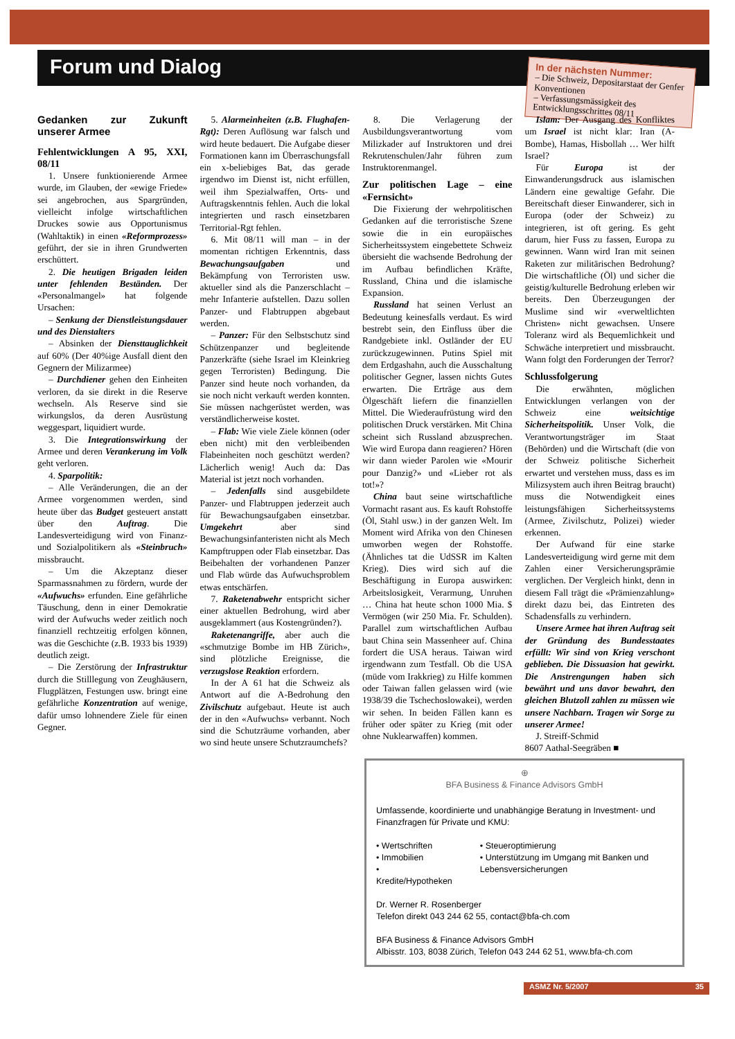Forum und Dialog
In der nächsten Nummer:
– Die Schweiz, Depositarstaat der Genfer Konventionen
– Verfassungsmässigkeit des Entwicklungsschrittes 08/11
Gedanken zur Zukunft unserer Armee
Fehlentwicklungen A 95, XXI, 08/11
1. Unsere funktionierende Armee wurde, im Glauben, der «ewige Friede» sei angebrochen, aus Spargründen, vielleicht infolge wirtschaftlichen Druckes sowie aus Opportunismus (Wahltaktik) in einen «Reformprozess» geführt, der sie in ihren Grundwerten erschüttert.
2. Die heutigen Brigaden leiden unter fehlenden Beständen. Der «Personalmangel» hat folgende Ursachen:
– Senkung der Dienstleistungsdauer und des Dienstalters
– Absinken der Diensttauglichkeit auf 60% (Der 40%ige Ausfall dient den Gegnern der Milizarmee)
– Durchdiener gehen den Einheiten verloren, da sie direkt in die Reserve wechseln. Als Reserve sind sie wirkungslos, da deren Ausrüstung weggespart, liquidiert wurde.
3. Die Integrationswirkung der Armee und deren Verankerung im Volk geht verloren.
4. Sparpolitik:
– Alle Veränderungen, die an der Armee vorgenommen werden, sind heute über das Budget gesteuert anstatt über den Auftrag. Die Landesverteidigung wird von Finanz- und Sozialpolitikern als «Steinbruch» missbraucht.
– Um die Akzeptanz dieser Sparmassnahmen zu fördern, wurde der «Aufwuchs» erfunden. Eine gefährliche Täuschung, denn in einer Demokratie wird der Aufwuchs weder zeitlich noch finanziell rechtzeitig erfolgen können, was die Geschichte (z.B. 1933 bis 1939) deutlich zeigt.
– Die Zerstörung der Infrastruktur durch die Stilllegung von Zeughäusern, Flugplätzen, Festungen usw. bringt eine gefährliche Konzentration auf wenige, dafür umso lohnendere Ziele für einen Gegner.
5. Alarmeinheiten (z.B. Flughafen-Rgt): Deren Auflösung war falsch und wird heute bedauert. Die Aufgabe dieser Formationen kann im Überraschungsfall ein x-beliebiges Bat, das gerade irgendwo im Dienst ist, nicht erfüllen, weil ihm Spezialwaffen, Orts- und Auftragskenntnis fehlen. Auch die lokal integrierten und rasch einsetzbaren Territorial-Rgt fehlen.
6. Mit 08/11 will man – in der momentan richtigen Erkenntnis, dass Bewachungsaufgaben und Bekämpfung von Terroristen usw. aktueller sind als die Panzerschlacht – mehr Infanterie aufstellen. Dazu sollen Panzer- und Flabtruppen abgebaut werden.
– Panzer: Für den Selbstschutz sind Schützenpanzer und begleitende Panzerkräfte (siehe Israel im Kleinkrieg gegen Terroristen) Bedingung. Die Panzer sind heute noch vorhanden, da sie noch nicht verkauft werden konnten. Sie müssen nachgerüstet werden, was verständlicherweise kostet.
– Flab: Wie viele Ziele können (oder eben nicht) mit den verbleibenden Flabeinheiten noch geschützt werden? Lächerlich wenig! Auch da: Das Material ist jetzt noch vorhanden.
– Jedenfalls sind ausgebildete Panzer- und Flabtruppen jederzeit auch für Bewachungsaufgaben einsetzbar. Umgekehrt aber sind Bewachungsinfanteristen nicht als Mech Kampftruppen oder Flab einsetzbar. Das Beibehalten der vorhandenen Panzer und Flab würde das Aufwuchsproblem etwas entschärfen.
7. Raketenabwehr entspricht sicher einer aktuellen Bedrohung, wird aber ausgeklammert (aus Kostengründen?).
Raketenangriffe, aber auch die «schmutzige Bombe im HB Zürich», sind plötzliche Ereignisse, die verzugslose Reaktion erfordern.
In der A 61 hat die Schweiz als Antwort auf die A-Bedrohung den Zivilschutz aufgebaut. Heute ist auch der in den «Aufwuchs» verbannt. Noch sind die Schutzräume vorhanden, aber wo sind heute unsere Schutzraumchefs?
8. Die Verlagerung der Ausbildungsverantwortung vom Milizkader auf Instruktoren und drei Rekrutenschulen/Jahr führen zum Instruktorenmangel.
Zur politischen Lage – eine «Fernsicht»
Die Fixierung der wehrpolitischen Gedanken auf die terroristische Szene sowie die in ein europäisches Sicherheitssystem eingebettete Schweiz übersieht die wachsende Bedrohung der im Aufbau befindlichen Kräfte, Russland, China und die islamische Expansion.
Russland hat seinen Verlust an Bedeutung keinesfalls verdaut. Es wird bestrebt sein, den Einfluss über die Randgebiete inkl. Ostländer der EU zurückzugewinnen. Putins Spiel mit dem Erdgashahn, auch die Ausschaltung politischer Gegner, lassen nichts Gutes erwarten. Die Erträge aus dem Ölgeschäft liefern die finanziellen Mittel. Die Wiederaufrüstung wird den politischen Druck verstärken. Mit China scheint sich Russland abzusprechen. Wie wird Europa dann reagieren? Hören wir dann wieder Parolen wie «Mourir pour Danzig?» und «Lieber rot als tot!»?
China baut seine wirtschaftliche Vormacht rasant aus. Es kauft Rohstoffe (Öl, Stahl usw.) in der ganzen Welt. Im Moment wird Afrika von den Chinesen umworben wegen der Rohstoffe. (Ähnliches tat die UdSSR im Kalten Krieg). Dies wird sich auf die Beschäftigung in Europa auswirken: Arbeitslosigkeit, Verarmung, Unruhen … China hat heute schon 1000 Mia. $ Vermögen (wir 250 Mia. Fr. Schulden). Parallel zum wirtschaftlichen Aufbau baut China sein Massenheer auf. China fordert die USA heraus. Taiwan wird irgendwann zum Testfall. Ob die USA (müde vom Irakkrieg) zu Hilfe kommen oder Taiwan fallen gelassen wird (wie 1938/39 die Tschechoslowakei), werden wir sehen. In beiden Fällen kann es früher oder später zu Krieg (mit oder ohne Nuklearwaffen) kommen.
Islam: Der Ausgang des Konfliktes um Israel ist nicht klar: Iran (A-Bombe), Hamas, Hisbollah … Wer hilft Israel?
Für Europa ist der Einwanderungsdruck aus islamischen Ländern eine gewaltige Gefahr. Die Bereitschaft dieser Einwanderer, sich in Europa (oder der Schweiz) zu integrieren, ist oft gering. Es geht darum, hier Fuss zu fassen, Europa zu gewinnen. Wann wird Iran mit seinen Raketen zur militärischen Bedrohung? Die wirtschaftliche (Öl) und sicher die geistig/kulturelle Bedrohung erleben wir bereits. Den Überzeugungen der Muslime sind wir «verweltlichten Christen» nicht gewachsen. Unsere Toleranz wird als Bequemlichkeit und Schwäche interpretiert und missbraucht. Wann folgt den Forderungen der Terror?
Schlussfolgerung
Die erwähnten, möglichen Entwicklungen verlangen von der Schweiz eine weitsichtige Sicherheitspolitik. Unser Volk, die Verantwortungsträger im Staat (Behörden) und die Wirtschaft (die von der Schweiz politische Sicherheit erwartet und verstehen muss, dass es im Milizsystem auch ihren Beitrag braucht) muss die Notwendigkeit eines leistungsfähigen Sicherheitssystems (Armee, Zivilschutz, Polizei) wieder erkennen.
Der Aufwand für eine starke Landesverteidigung wird gerne mit dem Zahlen einer Versicherungsprämie verglichen. Der Vergleich hinkt, denn in diesem Fall trägt die «Prämienzahlung» direkt dazu bei, das Eintreten des Schadensfalls zu verhindern.
Unsere Armee hat ihren Auftrag seit der Gründung des Bundesstaates erfüllt: Wir sind von Krieg verschont geblieben. Die Dissuasion hat gewirkt. Die Anstrengungen haben sich bewährt und uns davor bewahrt, den gleichen Blutzoll zahlen zu müssen wie unsere Nachbarn. Tragen wir Sorge zu unserer Armee!
J. Streiff-Schmid
8607 Aathal-Seegräben ■
⊕
BFA Business & Finance Advisors GmbH
Umfassende, koordinierte und unabhängige Beratung in Investment- und Finanzfragen für Private und KMU:
• Wertschriften
• Immobilien
• Kredite/Hypotheken
• Steueroptimierung
• Unterstützung im Umgang mit Banken und Lebensversicherungen
Dr. Werner R. Rosenberger
Telefon direkt 043 244 62 55, contact@bfa-ch.com
BFA Business & Finance Advisors GmbH
Albisstr. 103, 8038 Zürich, Telefon 043 244 62 51, www.bfa-ch.com
ASMZ Nr. 5/2007 35